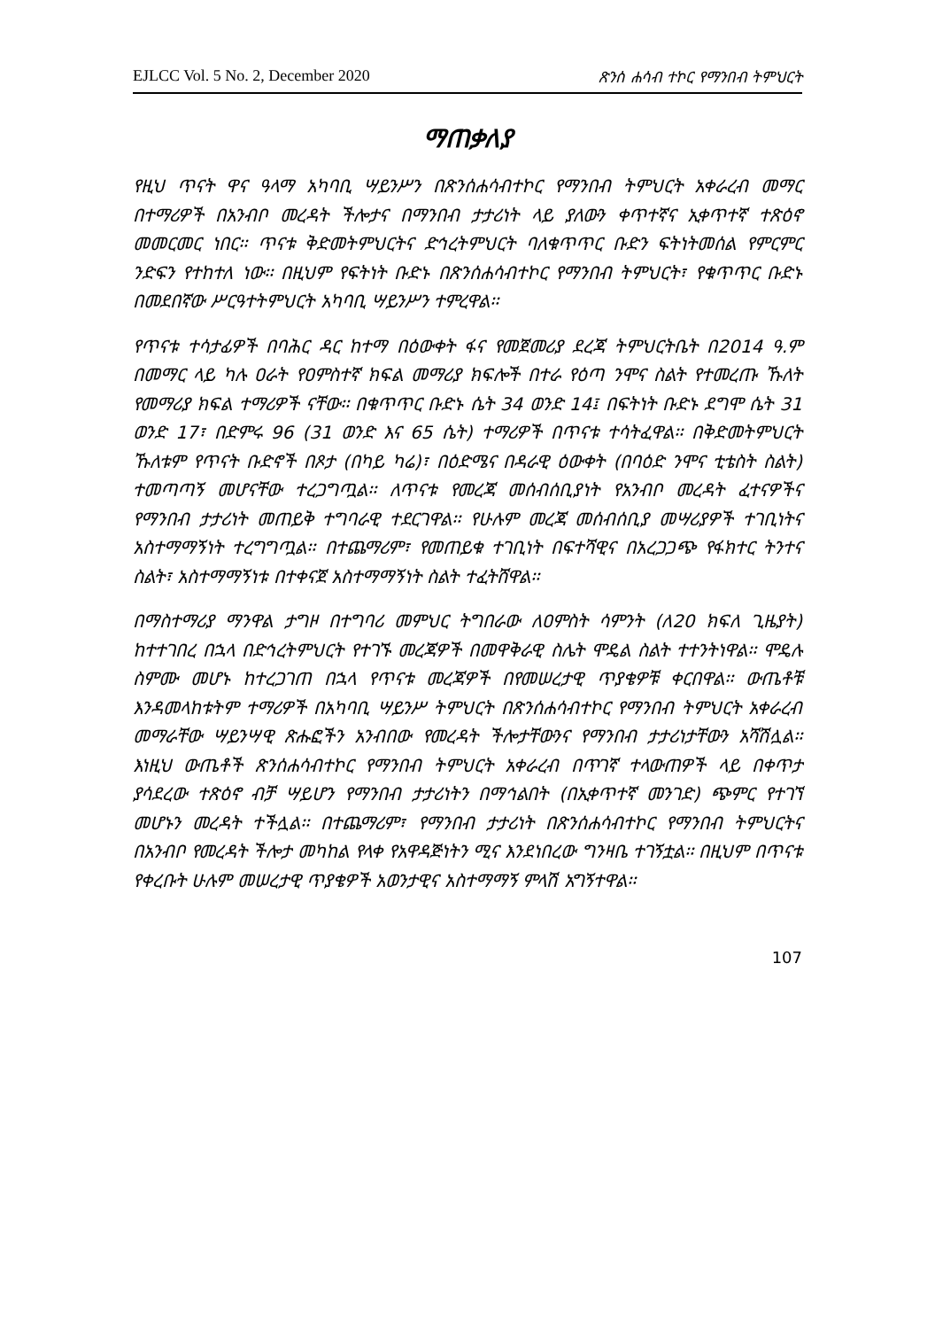EJLCC Vol. 5 No. 2, December 2020 ጽንሰ ሐሳብ ተኮር የማንበብ ትምህርት
ማጠቃለያ
የዚህ ጥናት ዋና ዓላማ አካባቢ ሣይንሥን በጽንሰሐሳብተኮር የማንበብ ትምህርት አቀራረብ መማር በተማሪዎች በአንብቦ መረዳት ችሎታና በማንበብ ታታሪነት ላይ ያለውን ቀጥተኛና ኢቀጥተኛ ተጽዕኖ መመርመር ነበር፡፡ ጥናቱ ቅድመትምህርትና ድኅረትምህርት ባለቁጥጥር ቡድን ፍትነትመሰል የምርምር ንድፍን የተከተለ ነው፡፡ በዚህም የፍትነት ቡድኑ በጽንሰሐሳብተኮር የማንበብ ትምህርት፣ የቁጥጥር ቡድኑ በመደበኛው ሥርዓተትምህርት አካባቢ ሣይንሥን ተምረዋል፡፡
የጥናቱ ተሳታፊዎች በባሕር ዳር ከተማ በዕውቀት ፋና የመጀመሪያ ደረጃ ትምህርትቤት በ2014 ዓ.ም በመማር ላይ ካሉ ዐራት የዐምስተኛ ክፍል መማሪያ ክፍሎች በተራ የዕጣ ንሞና ስልት የተመረጡ ኹለት የመማሪያ ክፍል ተማሪዎች ናቸው፡፡ በቁጥጥር ቡድኑ ሴት 34 ወንድ 14፤ በፍትነት ቡድኑ ደግሞ ሴት 31 ወንድ 17፣ በድምሩ 96 (31 ወንድ እና 65 ሴት) ተማሪዎች በጥናቱ ተሳትፈዋል፡፡ በቅድመትምህርት ኹለቱም የጥናት ቡድኖች በጾታ (በካይ ካሬ)፣ በዕድሜና በዳራዊ ዕውቀት (በባዕድ ንሞና ቲቴስት ስልት) ተመጣጣኝ መሆናቸው ተረጋግጧል፡፡ ለጥናቱ የመረጃ መሰብሰቢያነት የአንብቦ መረዳት ፈተናዎችና የማንበብ ታታሪነት መጠይቅ ተግባራዊ ተደርገዋል፡፡ የሁሉም መረጃ መሰብሰቢያ መሣሪያዎች ተገቢነትና አስተማማኝነት ተረግግጧል፡፡ በተጨማሪም፣ የመጠይቁ ተገቢነት በፍተሻዊና በአረጋጋጭ የፋክተር ትንተና ስልት፣ አስተማማኝነቱ በተቀናጀ አስተማማኝነት ስልት ተፈትሸዋል፡፡
በማስተማሪያ ማንዋል ታግዞ በተግባሪ መምህር ትግበራው ለዐምስት ሳምንት (ለ20 ክፍለ ጊዜያት) ከተተገበረ በኋላ በድኅረትምህርት የተገኙ መረጃዎች በመዋቅራዊ ስሌት ሞዴል ስልት ተተንትነዋል፡፡ ሞዴሉ ስምሙ መሆኑ ከተረጋገጠ በኋላ የጥናቱ መረጃዎች በየመሠረታዊ ጥያቄዎቹ ቀርበዋል፡፡ ውጤቶቹ እንዳመላከቱትም ተማሪዎች በአካባቢ ሣይንሥ ትምህርት በጽንሰሐሳብተኮር የማንበብ ትምህርት አቀራረብ መማራቸው ሣይንሣዊ ጽሑፎችን አንብበው የመረዳት ችሎታቸውንና የማንበብ ታታሪነታቸውን አሻሽሏል፡፡ እነዚህ ውጤቶች ጽንሰሐሳብተኮር የማንበብ ትምህርት አቀራረብ በጥገኛ ተላውጠዎች ላይ በቀጥታ ያሳደረው ተጽዕኖ ብቻ ሣይሆን የማንበብ ታታሪነትን በማኅልበት (በኢቀጥተኛ መንገድ) ጭምር የተገኘ መሆኑን መረዳት ተችሏል፡፡ በተጨማሪም፣ የማንበብ ታታሪነት በጽንሰሐሳብተኮር የማንበብ ትምህርትና በአንብቦ የመረዳት ችሎታ መካከል የላቀ የአዋዳጅነትን ሚና እንደነበረው ግንዛቤ ተገኝቷል፡፡ በዚህም በጥናቱ የቀረቡት ሁሉም መሠረታዊ ጥያቄዎች አወንታዊና አስተማማኝ ምላሽ አግኝተዋል፡፡
107